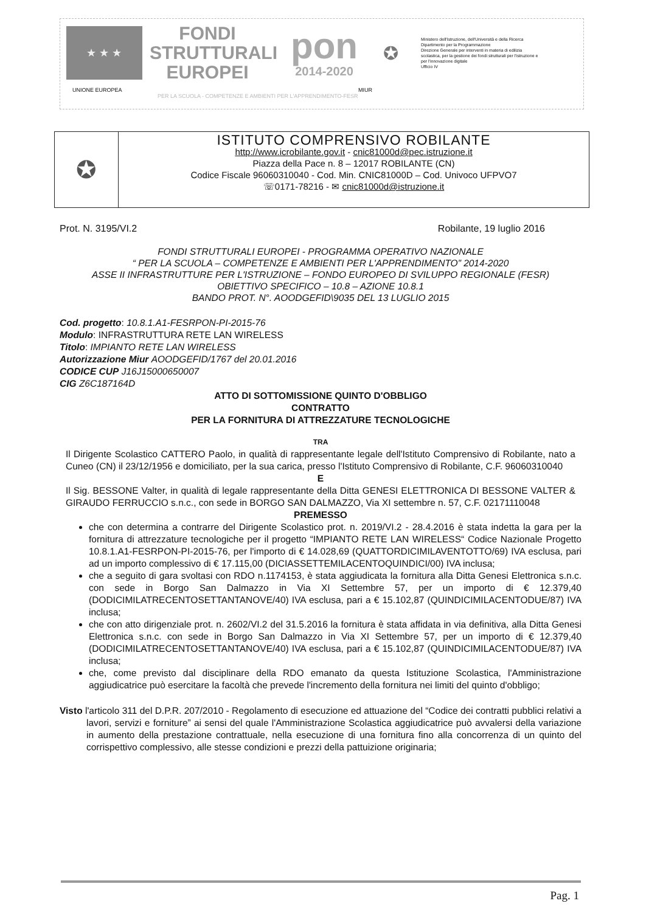★ ★ ★
FONDI
STRUTTURALI
EUROPEI
pon
2014-2020
✪
Ministero dell'Istruzione, dell'Università e della Ricerca
Dipartimento per la Programmazione
Direzione Generale per interventi in materia di edilizia scolastica, per la gestione dei fondi strutturali per l'istruzione e per l'innovazione digitale
Ufficio IV
UNIONE EUROPEA MIUR
PER LA SCUOLA - COMPETENZE E AMBIENTI PER L'APPRENDIMENTO-FESR
✪
ISTITUTO COMPRENSIVO ROBILANTE
http://www.icrobilante.gov.it - cnic81000d@pec.istruzione.it
Piazza della Pace n. 8 – 12017 ROBILANTE (CN)
Codice Fiscale 96060310040 - Cod. Min. CNIC81000D – Cod. Univoco UFPVO7
☏0171-78216 - ✉ cnic81000d@istruzione.it
Prot. N. 3195/VI.2 Robilante, 19 luglio 2016
FONDI STRUTTURALI EUROPEI - PROGRAMMA OPERATIVO NAZIONALE
“ PER LA SCUOLA – COMPETENZE E AMBIENTI PER L'APPRENDIMENTO” 2014-2020
ASSE II INFRASTRUTTURE PER L'ISTRUZIONE – FONDO EUROPEO DI SVILUPPO REGIONALE (FESR)
OBIETTIVO SPECIFICO – 10.8 – AZIONE 10.8.1
BANDO PROT. N°. AOODGEFID\9035 DEL 13 LUGLIO 2015
Cod. progetto: 10.8.1.A1-FESRPON-PI-2015-76
Modulo: INFRASTRUTTURA RETE LAN WIRELESS
Titolo: IMPIANTO RETE LAN WIRELESS
Autorizzazione Miur AOODGEFID/1767 del 20.01.2016
CODICE CUP J16J15000650007
CIG Z6C187164D
ATTO DI SOTTOMISSIONE QUINTO D'OBBLIGO
CONTRATTO
PER LA FORNITURA DI ATTREZZATURE TECNOLOGICHE
TRA
Il Dirigente Scolastico CATTERO Paolo, in qualità di rappresentante legale dell'Istituto Comprensivo di Robilante, nato a Cuneo (CN) il 23/12/1956 e domiciliato, per la sua carica, presso l'Istituto Comprensivo di Robilante, C.F. 96060310040
E
Il Sig. BESSONE Valter, in qualità di legale rappresentante della Ditta GENESI ELETTRONICA DI BESSONE VALTER & GIRAUDO FERRUCCIO s.n.c., con sede in BORGO SAN DALMAZZO, Via XI settembre n. 57, C.F. 02171110048
PREMESSO
che con determina a contrarre del Dirigente Scolastico prot. n. 2019/VI.2 - 28.4.2016 è stata indetta la gara per la fornitura di attrezzature tecnologiche per il progetto “IMPIANTO RETE LAN WIRELESS“ Codice Nazionale Progetto 10.8.1.A1-FESRPON-PI-2015-76, per l'importo di € 14.028,69 (QUATTORDICIMILAVENTOTTO/69) IVA esclusa, pari ad un importo complessivo di € 17.115,00 (DICIASSETTEMILACENTOQUINDICI/00) IVA inclusa;
che a seguito di gara svoltasi con RDO n.1174153, è stata aggiudicata la fornitura alla Ditta Genesi Elettronica s.n.c. con sede in Borgo San Dalmazzo in Via XI Settembre 57, per un importo di € 12.379,40 (DODICIMILATRECENTOSETTANTANOVE/40) IVA esclusa, pari a € 15.102,87 (QUINDICIMILACENTODUE/87) IVA inclusa;
che con atto dirigenziale prot. n. 2602/VI.2 del 31.5.2016 la fornitura è stata affidata in via definitiva, alla Ditta Genesi Elettronica s.n.c. con sede in Borgo San Dalmazzo in Via XI Settembre 57, per un importo di € 12.379,40 (DODICIMILATRECENTOSETTANTANOVE/40) IVA esclusa, pari a € 15.102,87 (QUINDICIMILACENTODUE/87) IVA inclusa;
che, come previsto dal disciplinare della RDO emanato da questa Istituzione Scolastica, l'Amministrazione aggiudicatrice può esercitare la facoltà che prevede l'incremento della fornitura nei limiti del quinto d'obbligo;
Visto l'articolo 311 del D.P.R. 207/2010 - Regolamento di esecuzione ed attuazione del “Codice dei contratti pubblici relativi a lavori, servizi e forniture” ai sensi del quale l'Amministrazione Scolastica aggiudicatrice può avvalersi della variazione in aumento della prestazione contrattuale, nella esecuzione di una fornitura fino alla concorrenza di un quinto del corrispettivo complessivo, alle stesse condizioni e prezzi della pattuizione originaria;
Pag. 1